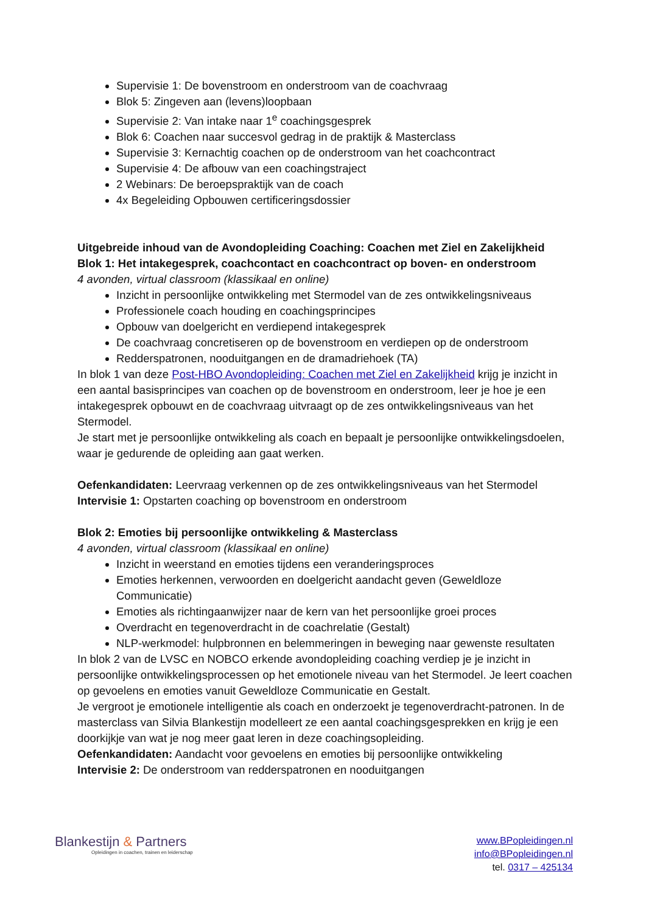Supervisie 1: De bovenstroom en onderstroom van de coachvraag
Blok 5: Zingeven aan (levens)loopbaan
Supervisie 2: Van intake naar 1<sup>e</sup> coachingsgesprek
Blok 6: Coachen naar succesvol gedrag in de praktijk & Masterclass
Supervisie 3: Kernachtig coachen op de onderstroom van het coachcontract
Supervisie 4: De afbouw van een coachingstraject
2 Webinars: De beroepspraktijk van de coach
4x Begeleiding Opbouwen certificeringsdossier
Uitgebreide inhoud van de Avondopleiding Coaching: Coachen met Ziel en Zakelijkheid
Blok 1: Het intakegesprek, coachcontact en coachcontract op boven- en onderstroom
4 avonden, virtual classroom (klassikaal en online)
Inzicht in persoonlijke ontwikkeling met Stermodel van de zes ontwikkelingsniveaus
Professionele coach houding en coachingsprincipes
Opbouw van doelgericht en verdiepend intakegesprek
De coachvraag concretiseren op de bovenstroom en verdiepen op de onderstroom
Redderspatronen, nooduitgangen en de dramadriehoek (TA)
In blok 1 van deze Post-HBO Avondopleiding: Coachen met Ziel en Zakelijkheid krijg je inzicht in een aantal basisprincipes van coachen op de bovenstroom en onderstroom, leer je hoe je een intakegesprek opbouwt en de coachvraag uitvraagt op de zes ontwikkelingsniveaus van het Stermodel.
Je start met je persoonlijke ontwikkeling als coach en bepaalt je persoonlijke ontwikkelingsdoelen, waar je gedurende de opleiding aan gaat werken.
Oefenkandidaten: Leervraag verkennen op de zes ontwikkelingsniveaus van het Stermodel
Intervisie 1: Opstarten coaching op bovenstroom en onderstroom
Blok 2: Emoties bij persoonlijke ontwikkeling & Masterclass
4 avonden, virtual classroom (klassikaal en online)
Inzicht in weerstand en emoties tijdens een veranderingsproces
Emoties herkennen, verwoorden en doelgericht aandacht geven (Geweldloze Communicatie)
Emoties als richtingaanwijzer naar de kern van het persoonlijke groei proces
Overdracht en tegenoverdracht in de coachrelatie (Gestalt)
NLP-werkmodel: hulpbronnen en belemmeringen in beweging naar gewenste resultaten
In blok 2 van de LVSC en NOBCO erkende avondopleiding coaching verdiep je je inzicht in persoonlijke ontwikkelingsprocessen op het emotionele niveau van het Stermodel. Je leert coachen op gevoelens en emoties vanuit Geweldloze Communicatie en Gestalt.
Je vergroot je emotionele intelligentie als coach en onderzoekt je tegenoverdracht-patronen. In de masterclass van Silvia Blankestijn modelleert ze een aantal coachingsgesprekken en krijg je een doorkijkje van wat je nog meer gaat leren in deze coachingsopleiding.
Oefenkandidaten: Aandacht voor gevoelens en emoties bij persoonlijke ontwikkeling
Intervisie 2: De onderstroom van redderspatronen en nooduitgangen
Blankestijn & Partners
Opleidingen in coachen, trainen en leiderschap
www.BPopleidingen.nl
info@BPopleidingen.nl
tel. 0317 – 425134